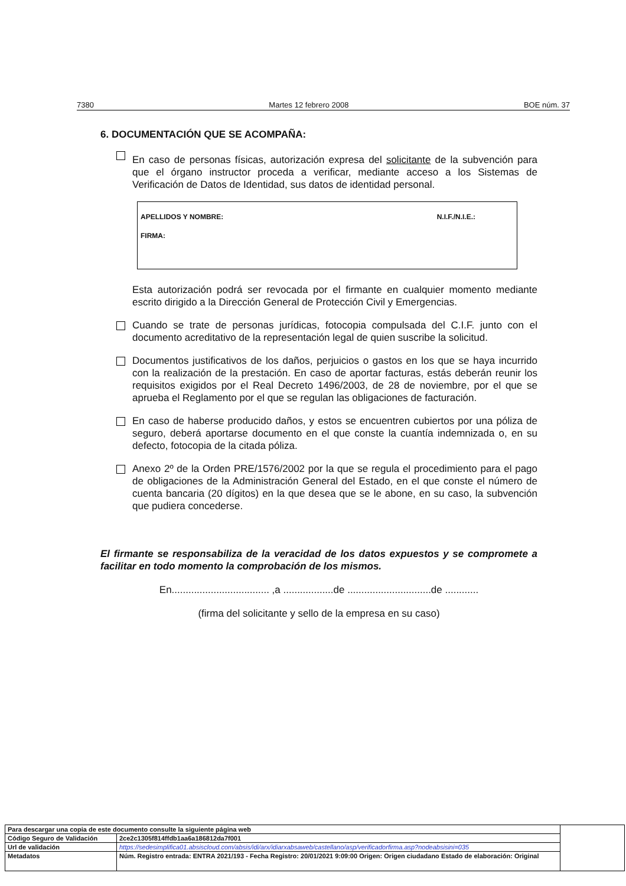7380 Martes 12 febrero 2008 BOE núm. 37
6. DOCUMENTACIÓN QUE SE ACOMPAÑA:
En caso de personas físicas, autorización expresa del solicitante de la subvención para que el órgano instructor proceda a verificar, mediante acceso a los Sistemas de Verificación de Datos de Identidad, sus datos de identidad personal.
APELLIDOS Y NOMBRE: N.I.F./N.I.E.:
FIRMA:
Esta autorización podrá ser revocada por el firmante en cualquier momento mediante escrito dirigido a la Dirección General de Protección Civil y Emergencias.
Cuando se trate de personas jurídicas, fotocopia compulsada del C.I.F. junto con el documento acreditativo de la representación legal de quien suscribe la solicitud.
Documentos justificativos de los daños, perjuicios o gastos en los que se haya incurrido con la realización de la prestación. En caso de aportar facturas, estás deberán reunir los requisitos exigidos por el Real Decreto 1496/2003, de 28 de noviembre, por el que se aprueba el Reglamento por el que se regulan las obligaciones de facturación.
En caso de haberse producido daños, y estos se encuentren cubiertos por una póliza de seguro, deberá aportarse documento en el que conste la cuantía indemnizada o, en su defecto, fotocopia de la citada póliza.
Anexo 2º de la Orden PRE/1576/2002 por la que se regula el procedimiento para el pago de obligaciones de la Administración General del Estado, en el que conste el número de cuenta bancaria (20 dígitos) en la que desea que se le abone, en su caso, la subvención que pudiera concederse.
El firmante se responsabiliza de la veracidad de los datos expuestos y se compromete a facilitar en todo momento la comprobación de los mismos.
En................................... ,a ..................de ..............................de ............
(firma del solicitante y sello de la empresa en su caso)
| Para descargar una copia de este documento consulte la siguiente página web | | |
| Código Seguro de Validación | 2ce2c1305f814ffdb1aa6a186812da7f001 | |
| Url de validación | https://sedesimplifica01.absiscloud.com/absis/idi/arx/idiarxabsaweb/castellano/asp/verificadorfirma.asp?nodeabsisini=035 | |
| Metadatos | Núm. Registro entrada: ENTRA 2021/193 - Fecha Registro: 20/01/2021 9:09:00 Origen: Origen ciudadano Estado de elaboración: Original | |